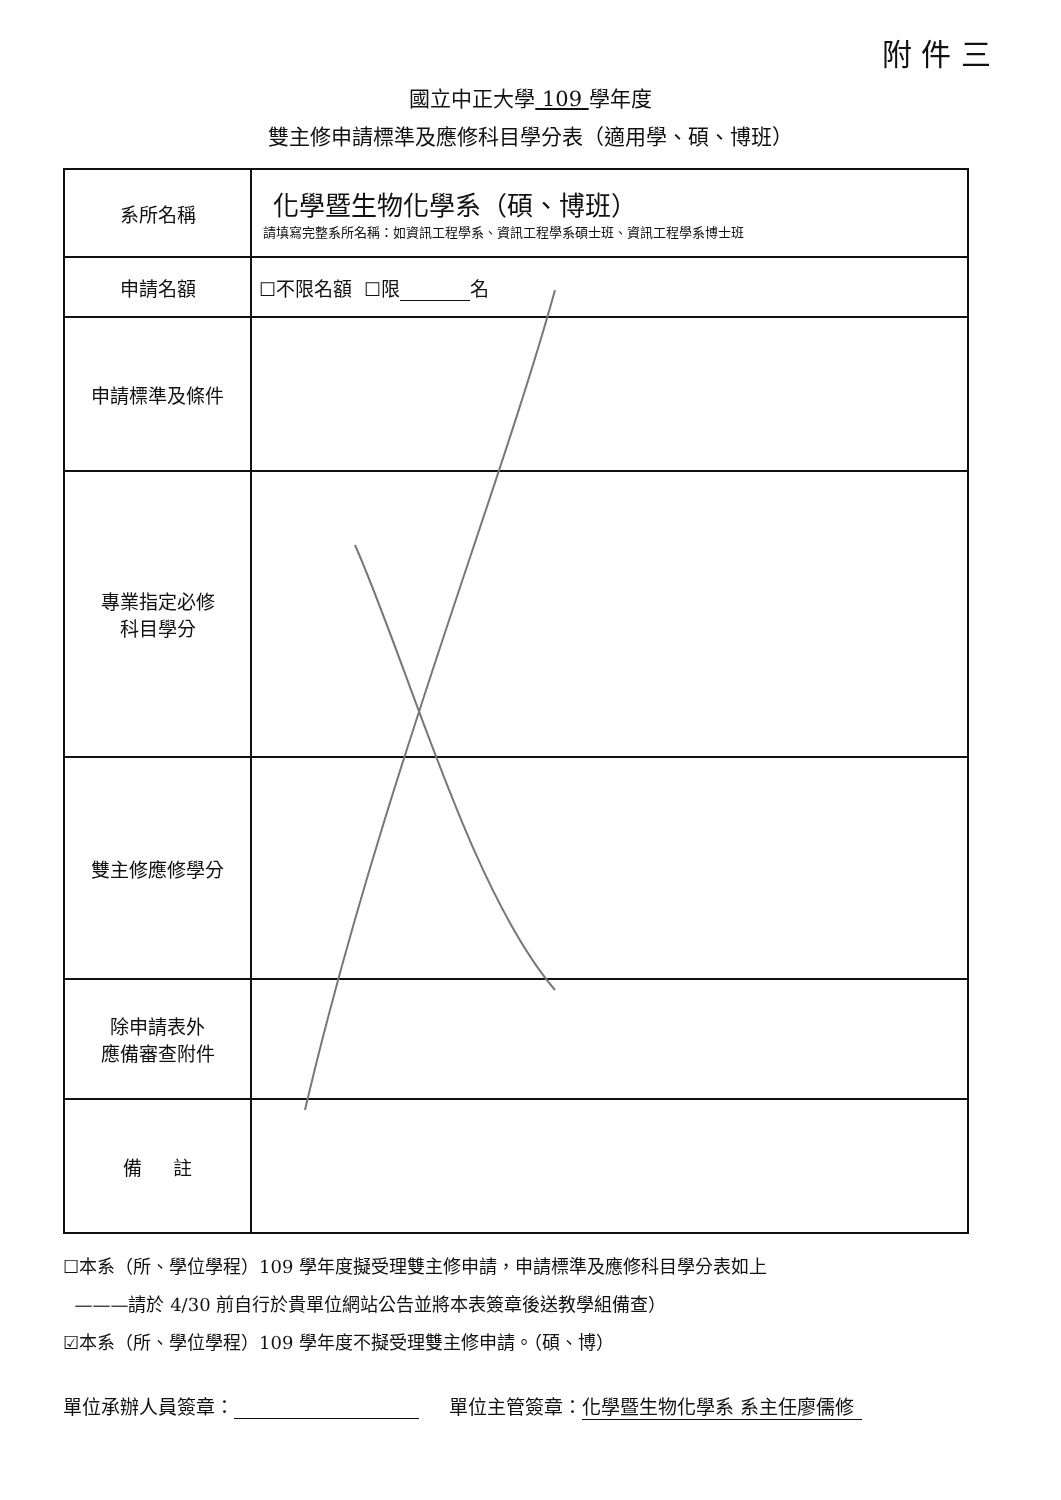附 件 三
國立中正大學 109 學年度
雙主修申請標準及應修科目學分表（適用學、碩、博班）
| 系所名稱 | 化學暨生物化學系（碩、博班） 請填寫完整系所名稱：如資訊工程學系、資訊工程學系碩士班、資訊工程學系博士班 |
| 申請名額 | ☐不限名額 ☐限 名 |
| 申請標準及條件 | |
| 專業指定必修 科目學分 | |
| 雙主修應修學分 | |
| 除申請表外 應備審查附件 | |
| 備 註 | |
☐本系（所、學位學程）109 學年度擬受理雙主修申請，申請標準及應修科目學分表如上
———請於 4/30 前自行於貴單位網站公告並將本表簽章後送教學組備查）
☑本系（所、學位學程）109 學年度不擬受理雙主修申請。（碩、博）
單位承辦人員簽章： 單位主管簽章： 化學暨生物化學系 系主任廖儒修